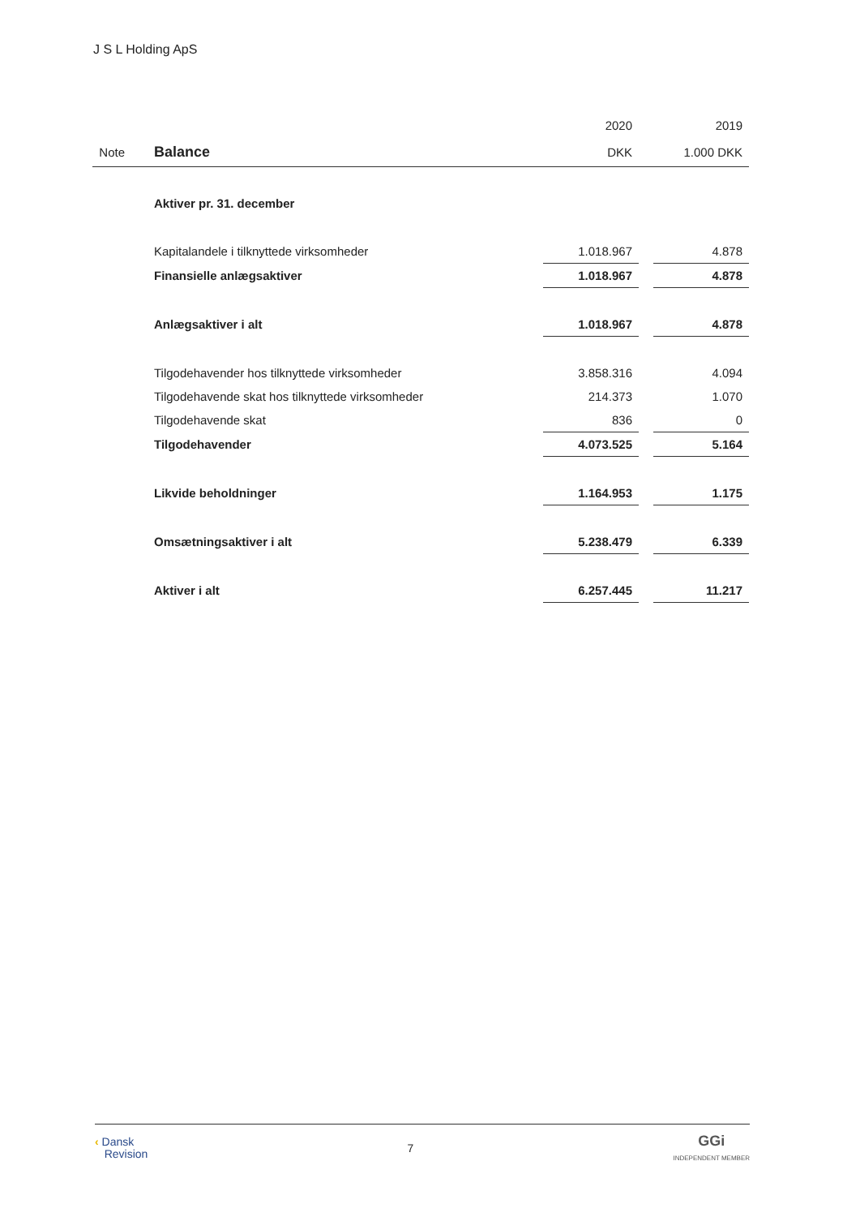J S L Holding ApS
| | | 2020 | | 2019 |
| Note | Balance | DKK | | 1.000 DKK |
| | Aktiver pr. 31. december | | | |
| | Kapitalandele i tilknyttede virksomheder | 1.018.967 | | 4.878 |
| | Finansielle anlægsaktiver | 1.018.967 | | 4.878 |
| | Anlægsaktiver i alt | 1.018.967 | | 4.878 |
| | Tilgodehavender hos tilknyttede virksomheder | 3.858.316 | | 4.094 |
| | Tilgodehavende skat hos tilknyttede virksomheder | 214.373 | | 1.070 |
| | Tilgodehavende skat | 836 | | 0 |
| | Tilgodehavender | 4.073.525 | | 5.164 |
| | Likvide beholdninger | 1.164.953 | | 1.175 |
| | Omsætningsaktiver i alt | 5.238.479 | | 6.339 |
| | Aktiver i alt | 6.257.445 | | 11.217 |
‹ Dansk
Revision
7
GGi
INDEPENDENT MEMBER